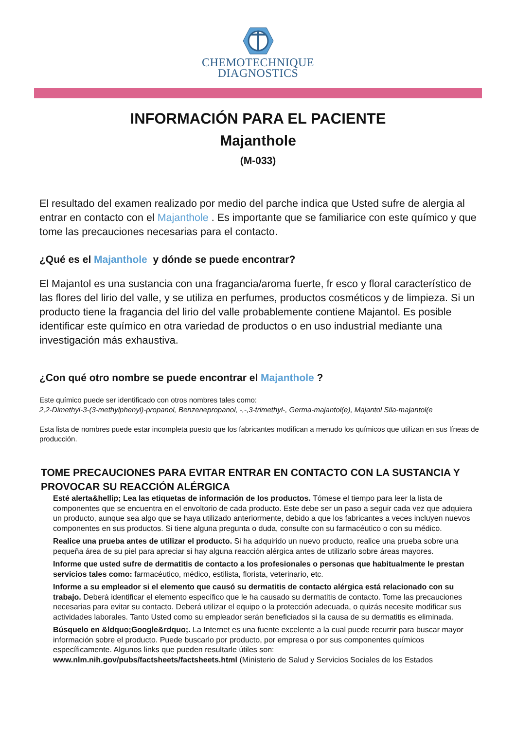CHEMOTECHNIQUE
DIAGNOSTICS
INFORMACIÓN PARA EL PACIENTE
Majanthole
(M-033)
El resultado del examen realizado por medio del parche indica que Usted sufre de alergia al entrar en contacto con el Majanthole . Es importante que se familiarice con este químico y que tome las precauciones necesarias para el contacto.
¿Qué es el Majanthole y dónde se puede encontrar?
El Majantol es una sustancia con una fragancia/aroma fuerte, fr esco y floral característico de las flores del lirio del valle, y se utiliza en perfumes, productos cosméticos y de limpieza. Si un producto tiene la fragancia del lirio del valle probablemente contiene Majantol. Es posible identificar este químico en otra variedad de productos o en uso industrial mediante una investigación más exhaustiva.
¿Con qué otro nombre se puede encontrar el Majanthole ?
Este químico puede ser identificado con otros nombres tales como:
2,2-Dimethyl-3-(3-methylphenyl)-propanol, Benzenepropanol, -,-,3-trimethyl-, Germa-majantol(e), Majantol Sila-majantol(e
Esta lista de nombres puede estar incompleta puesto que los fabricantes modifican a menudo los químicos que utilizan en sus líneas de producción.
TOME PRECAUCIONES PARA EVITAR ENTRAR EN CONTACTO CON LA SUSTANCIA Y PROVOCAR SU REACCIÓN ALÉRGICA
Esté alerta&hellip; Lea las etiquetas de información de los productos. Tómese el tiempo para leer la lista de componentes que se encuentra en el envoltorio de cada producto. Este debe ser un paso a seguir cada vez que adquiera un producto, aunque sea algo que se haya utilizado anteriormente, debido a que los fabricantes a veces incluyen nuevos componentes en sus productos. Si tiene alguna pregunta o duda, consulte con su farmacéutico o con su médico.
Realice una prueba antes de utilizar el producto. Si ha adquirido un nuevo producto, realice una prueba sobre una pequeña área de su piel para apreciar si hay alguna reacción alérgica antes de utilizarlo sobre áreas mayores.
Informe que usted sufre de dermatitis de contacto a los profesionales o personas que habitualmente le prestan servicios tales como: farmacéutico, médico, estilista, florista, veterinario, etc.
Informe a su empleador si el elemento que causó su dermatitis de contacto alérgica está relacionado con su trabajo. Deberá identificar el elemento específico que le ha causado su dermatitis de contacto. Tome las precauciones necesarias para evitar su contacto. Deberá utilizar el equipo o la protección adecuada, o quizás necesite modificar sus actividades laborales. Tanto Usted como su empleador serán beneficiados si la causa de su dermatitis es eliminada.
Búsquelo en &ldquo;Google&rdquo;. La Internet es una fuente excelente a la cual puede recurrir para buscar mayor información sobre el producto. Puede buscarlo por producto, por empresa o por sus componentes químicos específicamente. Algunos links que pueden resultarle útiles son:
www.nlm.nih.gov/pubs/factsheets/factsheets.html (Ministerio de Salud y Servicios Sociales de los Estados